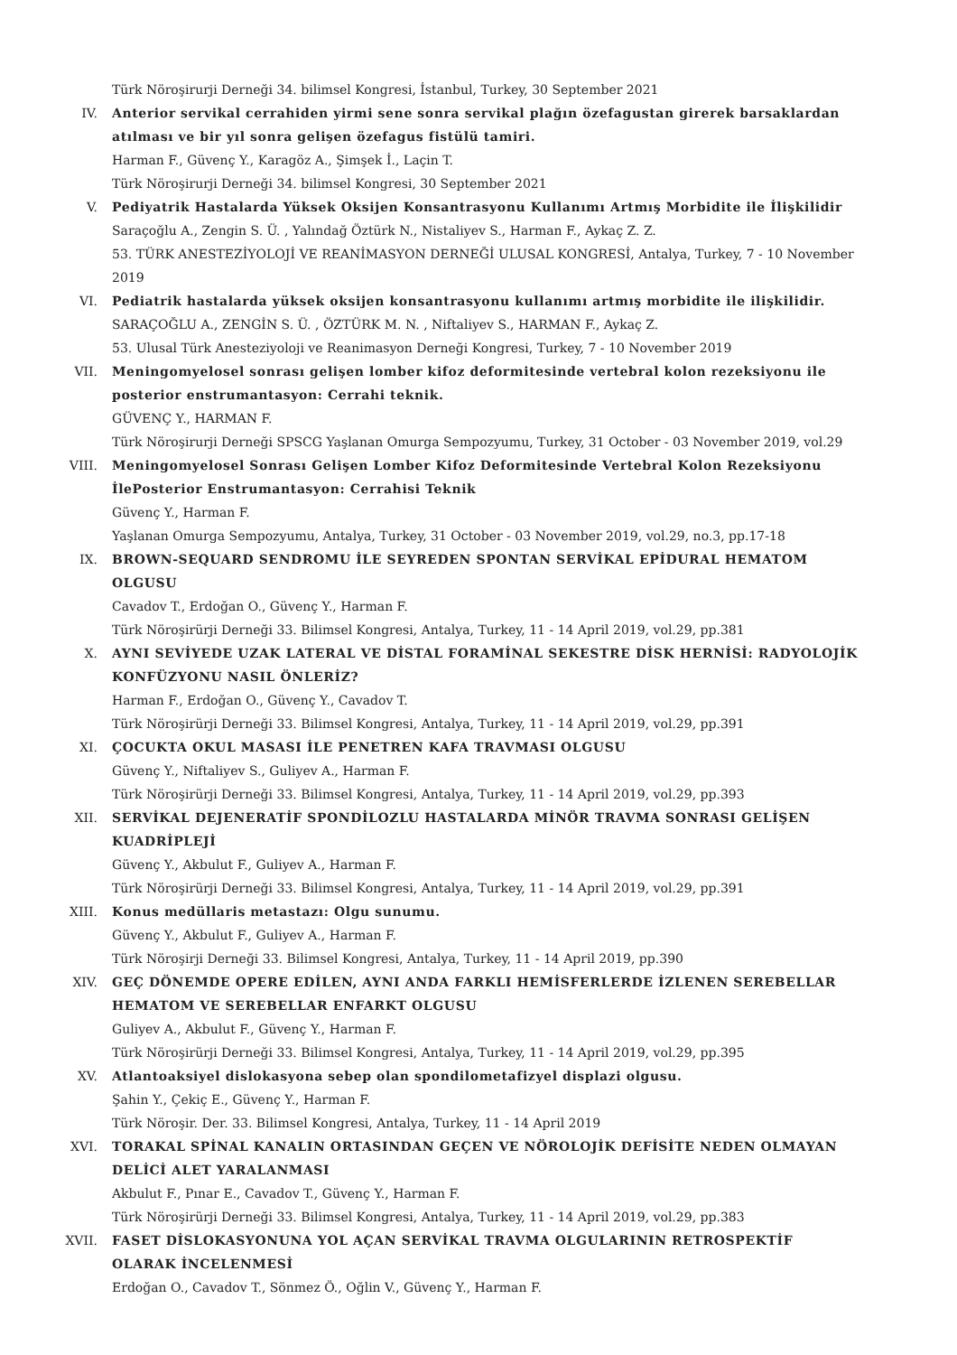Türk Nöroşirurji Derneği 34. bilimsel Kongresi, İstanbul, Turkey, 30 September 2021
IV. Anterior servikal cerrahiden yirmi sene sonra servikal plağın özefagustan girerek barsaklardan atılması ve bir yıl sonra gelişen özefagus fistülü tamiri.
Harman F., Güvenç Y., Karagöz A., Şimşek İ., Laçin T.
Türk Nöroşirurji Derneği 34. bilimsel Kongresi, 30 September 2021
V. Pediyatrik Hastalarda Yüksek Oksijen Konsantrasyonu Kullanımı Artmış Morbidite ile İlişkilidir
Saraçoğlu A., Zengin S. Ü. , Yalındağ Öztürk N., Nistaliyev S., Harman F., Aykaç Z. Z.
53. TÜRK ANESTEZİYOLOJİ VE REANİMASYON DERNEĞİ ULUSAL KONGRESİ, Antalya, Turkey, 7 - 10 November 2019
VI. Pediatrik hastalarda yüksek oksijen konsantrasyonu kullanımı artmış morbidite ile ilişkilidir.
SARAÇOĞLU A., ZENGİN S. Ü. , ÖZTÜRK M. N. , Niftaliyev S., HARMAN F., Aykaç Z.
53. Ulusal Türk Anesteziyoloji ve Reanimasyon Derneği Kongresi, Turkey, 7 - 10 November 2019
VII. Meningomyelosel sonrası gelişen lomber kifoz deformitesinde vertebral kolon rezeksiyonu ile posterior enstrumantasyon: Cerrahi teknik.
GÜVENÇ Y., HARMAN F.
Türk Nöroşirurji Derneği SPSCG Yaşlanan Omurga Sempozyumu, Turkey, 31 October - 03 November 2019, vol.29
VIII. Meningomyelosel Sonrası Gelişen Lomber Kifoz Deformitesinde Vertebral Kolon Rezeksiyonu İlePosterior Enstrumantasyon: Cerrahisi Teknik
Güvenç Y., Harman F.
Yaşlanan Omurga Sempozyumu, Antalya, Turkey, 31 October - 03 November 2019, vol.29, no.3, pp.17-18
IX. BROWN-SEQUARD SENDROMU İLE SEYREDEN SPONTAN SERVİKAL EPİDURAL HEMATOM OLGUSU
Cavadov T., Erdoğan O., Güvenç Y., Harman F.
Türk Nöroşirürji Derneği 33. Bilimsel Kongresi, Antalya, Turkey, 11 - 14 April 2019, vol.29, pp.381
X. AYNI SEVİYEDE UZAK LATERAL VE DİSTAL FORAMİNAL SEKESTRE DİSK HERNİSİ: RADYOLOJİK KONFÜZYONU NASIL ÖNLERİZ?
Harman F., Erdoğan O., Güvenç Y., Cavadov T.
Türk Nöroşirürji Derneği 33. Bilimsel Kongresi, Antalya, Turkey, 11 - 14 April 2019, vol.29, pp.391
XI. ÇOCUKTA OKUL MASASI İLE PENETREN KAFA TRAVMASI OLGUSU
Güvenç Y., Niftaliyev S., Guliyev A., Harman F.
Türk Nöroşirürji Derneği 33. Bilimsel Kongresi, Antalya, Turkey, 11 - 14 April 2019, vol.29, pp.393
XII. SERVİKAL DEJENERATİF SPONDİLOZLU HASTALARDA MİNÖR TRAVMA SONRASI GELİŞEN KUADRİPLEJİ
Güvenç Y., Akbulut F., Guliyev A., Harman F.
Türk Nöroşirürji Derneği 33. Bilimsel Kongresi, Antalya, Turkey, 11 - 14 April 2019, vol.29, pp.391
XIII. Konus medüllaris metastazı: Olgu sunumu.
Güvenç Y., Akbulut F., Guliyev A., Harman F.
Türk Nöroşirji Derneği 33. Bilimsel Kongresi, Antalya, Turkey, 11 - 14 April 2019, pp.390
XIV. GEÇ DÖNEMDE OPERE EDİLEN, AYNI ANDA FARKLI HEMİSFERLERDE İZLENEN SEREBELLAR HEMATOM VE SEREBELLAR ENFARKT OLGUSU
Guliyev A., Akbulut F., Güvenç Y., Harman F.
Türk Nöroşirürji Derneği 33. Bilimsel Kongresi, Antalya, Turkey, 11 - 14 April 2019, vol.29, pp.395
XV. Atlantoaksiyel dislokasyona sebep olan spondilometafizyel displazi olgusu.
Şahin Y., Çekiç E., Güvenç Y., Harman F.
Türk Nöroşir. Der. 33. Bilimsel Kongresi, Antalya, Turkey, 11 - 14 April 2019
XVI. TORAKAL SPİNAL KANALIN ORTASINDAN GEÇEN VE NÖROLOJİK DEFİSİTE NEDEN OLMAYAN DELİCİ ALET YARALANMASI
Akbulut F., Pınar E., Cavadov T., Güvenç Y., Harman F.
Türk Nöroşirürji Derneği 33. Bilimsel Kongresi, Antalya, Turkey, 11 - 14 April 2019, vol.29, pp.383
XVII. FASET DİSLOKASYONUNA YOL AÇAN SERVİKAL TRAVMA OLGULARININ RETROSPEKTİF OLARAK İNCELENMESİ
Erdoğan O., Cavadov T., Sönmez Ö., Oğlin V., Güvenç Y., Harman F.